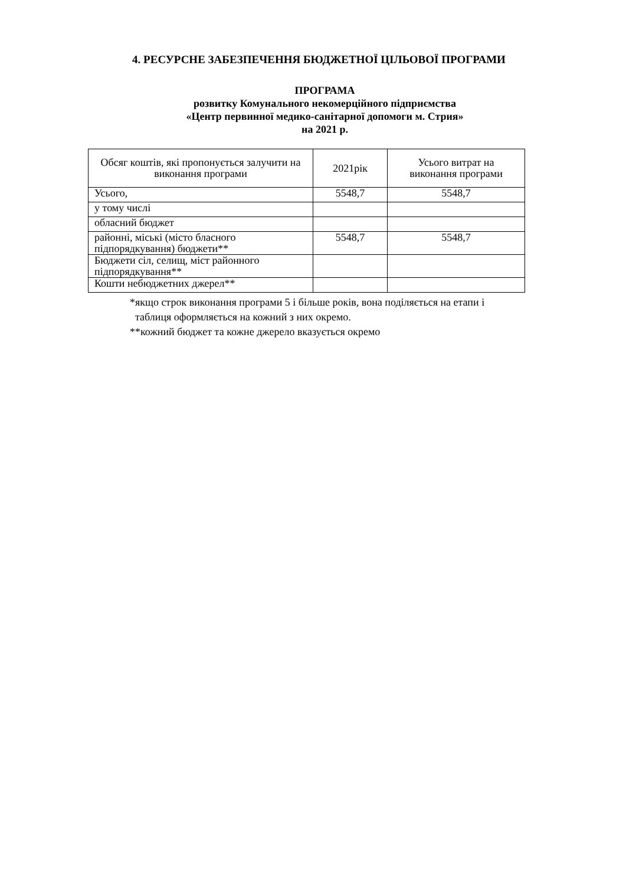4. РЕСУРСНЕ ЗАБЕЗПЕЧЕННЯ БЮДЖЕТНОЇ ЦІЛЬОВОЇ ПРОГРАМИ
ПРОГРАМА
розвитку Комунального некомерційного підприємства
«Центр первинної медико-санітарної допомоги м. Стрия»
на 2021 р.
| Обсяг коштів, які пропонується залучити на виконання програми | 2021рік | Усього витрат на виконання програми |
| --- | --- | --- |
| Усього, | 5548,7 | 5548,7 |
| у тому числі | | |
| обласний бюджет | | |
| районні, міські (місто бласного підпорядкування) бюджети** | 5548,7 | 5548,7 |
| Бюджети сіл, селищ, міст районного підпорядкування** | | |
| Кошти небюджетних джерел** | | |
*якщо строк виконання програми 5 і більше років, вона поділяється на етапи і
таблиця оформляється на кожний з них окремо.
**кожний бюджет та кожне джерело вказується окремо